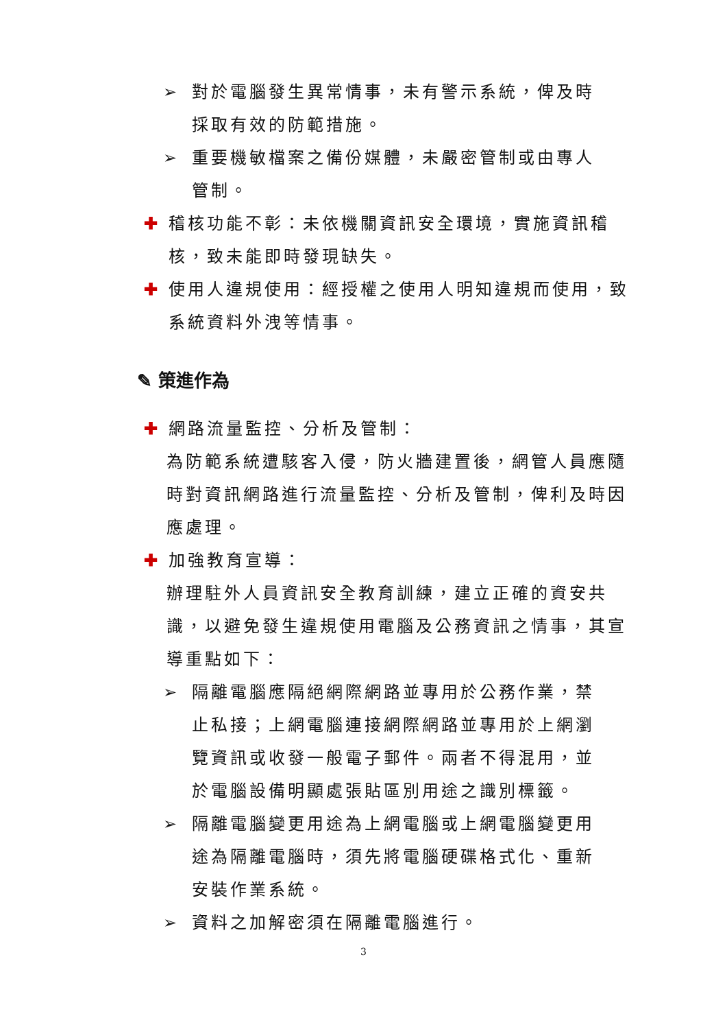➢ 對於電腦發生異常情事，未有警示系統，俾及時採取有效的防範措施。
➢ 重要機敏檔案之備份媒體，未嚴密管制或由專人管制。
✚ 稽核功能不彰：未依機關資訊安全環境，實施資訊稽核，致未能即時發現缺失。
✚ 使用人違規使用：經授權之使用人明知違規而使用，致系統資料外洩等情事。
✎ 策進作為
✚ 網路流量監控、分析及管制：
為防範系統遭駭客入侵，防火牆建置後，網管人員應隨時對資訊網路進行流量監控、分析及管制，俾利及時因應處理。
✚ 加強教育宣導：
辦理駐外人員資訊安全教育訓練，建立正確的資安共識，以避免發生違規使用電腦及公務資訊之情事，其宣導重點如下：
➢ 隔離電腦應隔絕網際網路並專用於公務作業，禁止私接；上網電腦連接網際網路並專用於上網瀏覽資訊或收發一般電子郵件。兩者不得混用，並於電腦設備明顯處張貼區別用途之識別標籤。
➢ 隔離電腦變更用途為上網電腦或上網電腦變更用途為隔離電腦時，須先將電腦硬碟格式化、重新安裝作業系統。
➢ 資料之加解密須在隔離電腦進行。
3